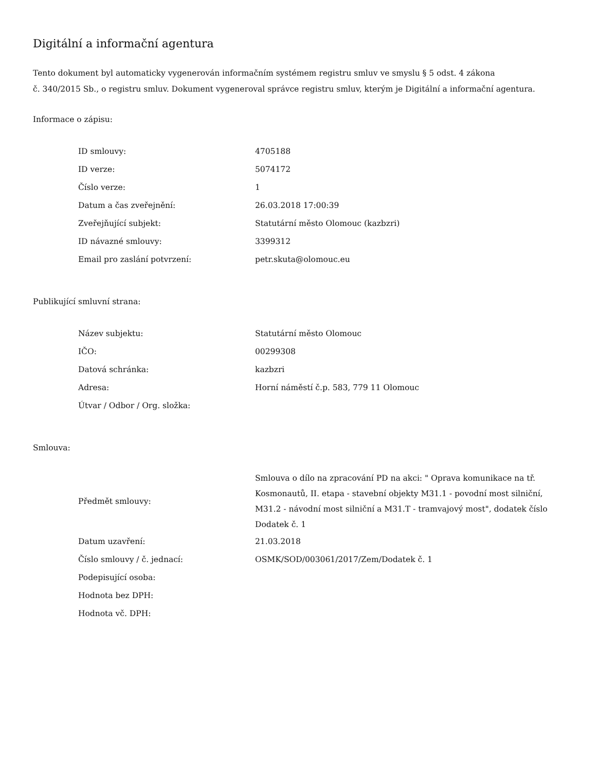Digitální a informační agentura
Tento dokument byl automaticky vygenerován informačním systémem registru smluv ve smyslu § 5 odst. 4 zákona
č. 340/2015 Sb., o registru smluv. Dokument vygeneroval správce registru smluv, kterým je Digitální a informační agentura.
Informace o zápisu:
| ID smlouvy: | 4705188 |
| ID verze: | 5074172 |
| Číslo verze: | 1 |
| Datum a čas zveřejnění: | 26.03.2018 17:00:39 |
| Zveřejňující subjekt: | Statutární město Olomouc (kazbzri) |
| ID návazné smlouvy: | 3399312 |
| Email pro zaslání potvrzení: | petr.skuta@olomouc.eu |
Publikující smluvní strana:
| Název subjektu: | Statutární město Olomouc |
| IČO: | 00299308 |
| Datová schránka: | kazbzri |
| Adresa: | Horní náměstí č.p. 583, 779 11 Olomouc |
| Útvar / Odbor / Org. složka: | |
Smlouva:
| Předmět smlouvy: | Smlouva o dílo na zpracování PD na akci: " Oprava komunikace na tř. Kosmonautů, II. etapa - stavební objekty M31.1 - povodní most silniční, M31.2 - návodní most silniční a M31.T - tramvajový most", dodatek číslo Dodatek č. 1 |
| Datum uzavření: | 21.03.2018 |
| Číslo smlouvy / č. jednací: | OSMK/SOD/003061/2017/Zem/Dodatek č. 1 |
| Podepisující osoba: | |
| Hodnota bez DPH: | |
| Hodnota vč. DPH: | |